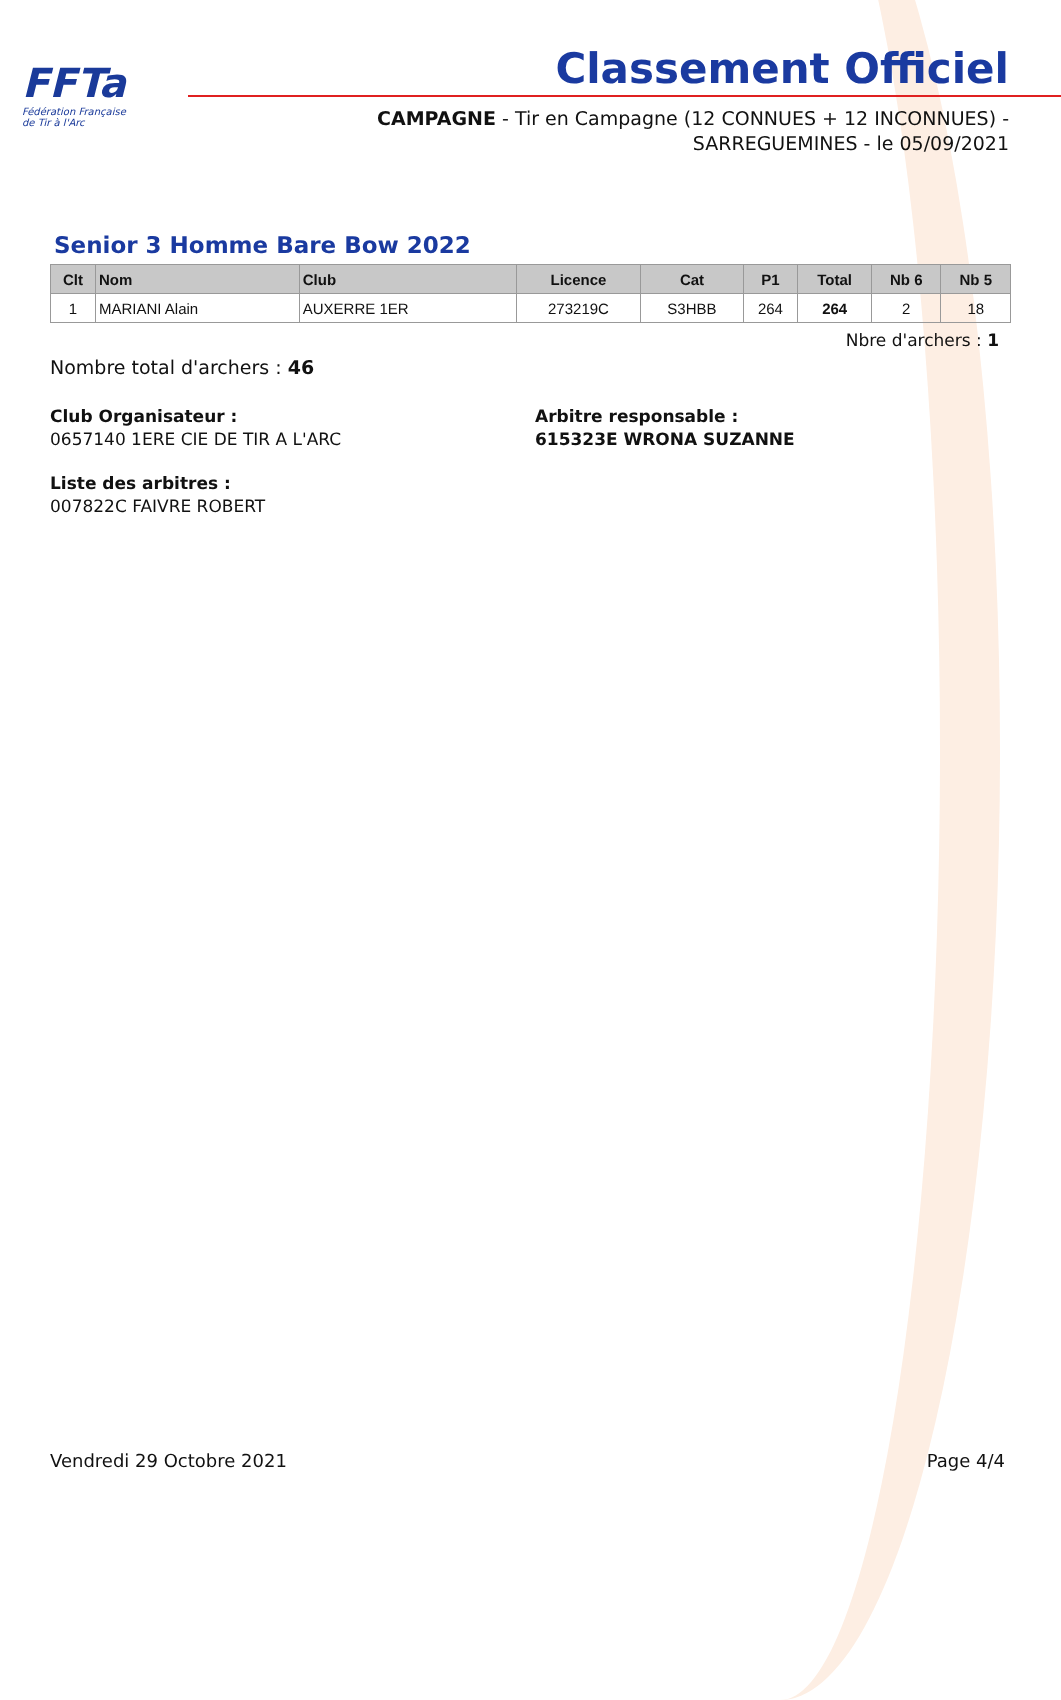FFTa
Fédération Française
de Tir à l'Arc
Classement Officiel
CAMPAGNE - Tir en Campagne (12 CONNUES + 12 INCONNUES) -
SARREGUEMINES - le 05/09/2021
Senior 3 Homme Bare Bow 2022
| Clt | Nom | Club | Licence | Cat | P1 | Total | Nb 6 | Nb 5 |
| --- | --- | --- | --- | --- | --- | --- | --- | --- |
| 1 | MARIANI Alain | AUXERRE 1ER | 273219C | S3HBB | 264 | 264 | 2 | 18 |
Nbre d'archers : 1
Nombre total d'archers : 46
Club Organisateur :
0657140 1ERE CIE DE TIR A L'ARC
Arbitre responsable :
615323E WRONA SUZANNE
Liste des arbitres :
007822C FAIVRE ROBERT
Vendredi 29 Octobre 2021 Page 4/4